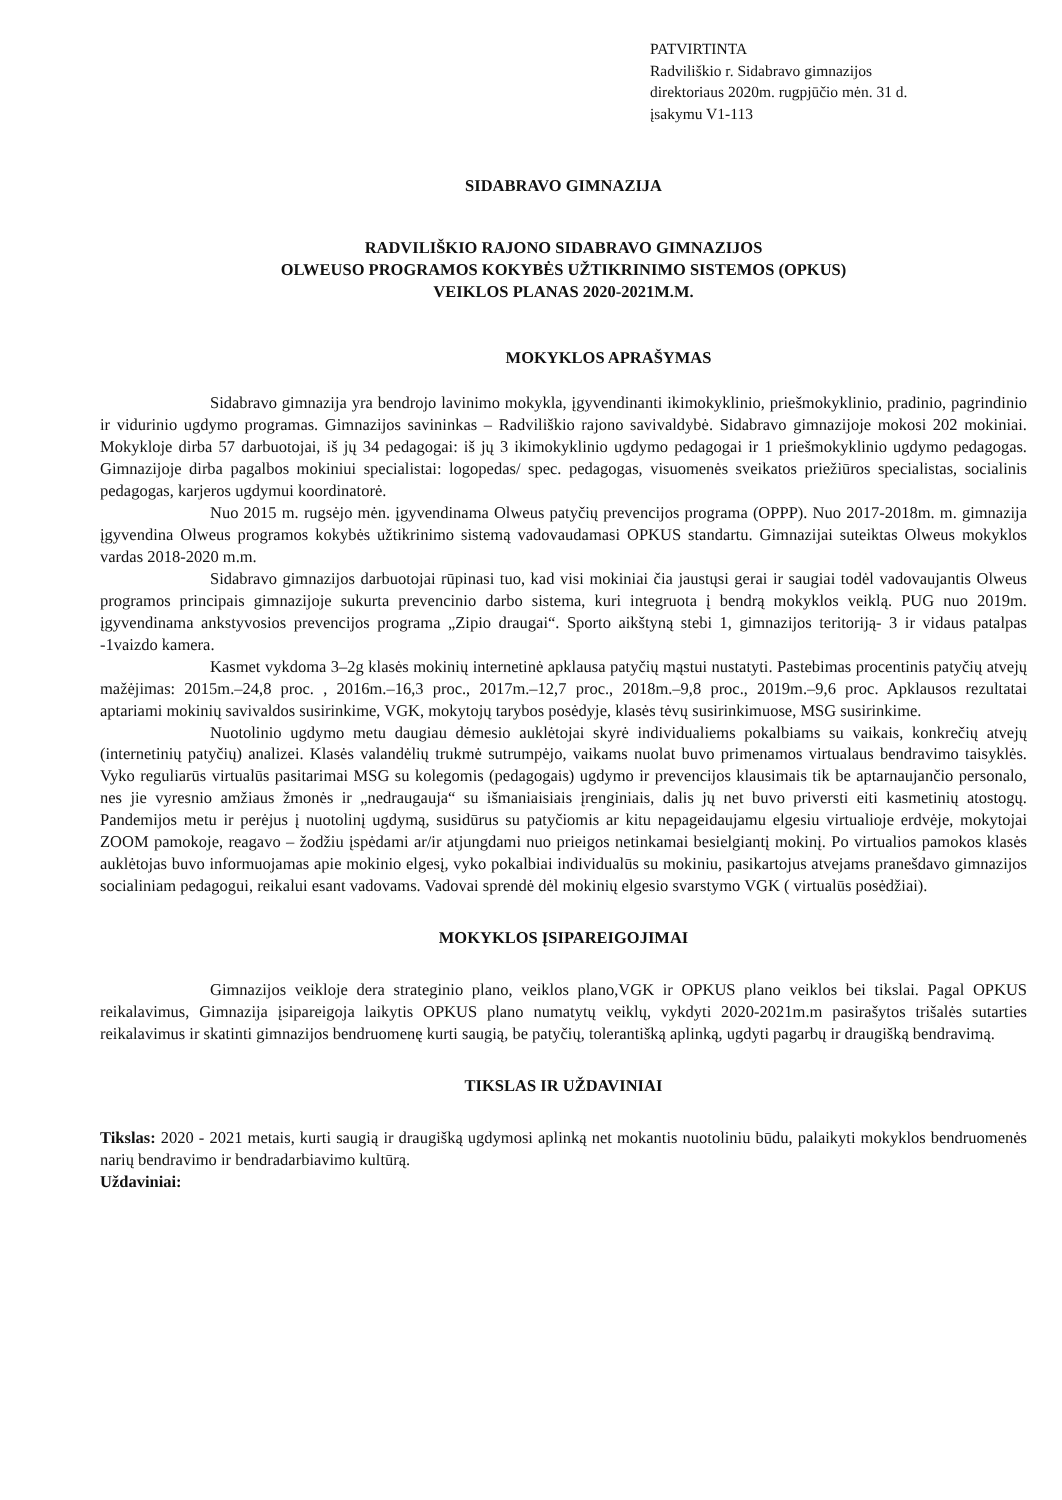PATVIRTINTA
Radviliškio r. Sidabravo gimnazijos
direktoriaus 2020m. rugpjūčio mėn. 31 d.
įsakymu V1-113
SIDABRAVO GIMNAZIJA
RADVILIŠKIO RAJONO SIDABRAVO GIMNAZIJOS
OLWEUSO PROGRAMOS KOKYBĖS UŽTIKRINIMO SISTEMOS (OPKUS)
VEIKLOS PLANAS 2020-2021M.M.
MOKYKLOS APRAŠYMAS
Sidabravo gimnazija yra bendrojo lavinimo mokykla, įgyvendinanti ikimokyklinio, priešmokyklinio, pradinio, pagrindinio ir vidurinio ugdymo programas. Gimnazijos savininkas – Radviliškio rajono savivaldybė. Sidabravo gimnazijoje mokosi 202 mokiniai. Mokykloje dirba 57 darbuotojai, iš jų 34 pedagogai: iš jų 3 ikimokyklinio ugdymo pedagogai ir 1 priešmokyklinio ugdymo pedagogas. Gimnazijoje dirba pagalbos mokiniui specialistai: logopedas/ spec. pedagogas, visuomenės sveikatos priežiūros specialistas, socialinis pedagogas, karjeros ugdymui koordinatorė.
Nuo 2015 m. rugsėjo mėn. įgyvendinama Olweus patyčių prevencijos programa (OPPP). Nuo 2017-2018m. m. gimnazija įgyvendina Olweus programos kokybės užtikrinimo sistemą vadovaudamasi OPKUS standartu. Gimnazijai suteiktas Olweus mokyklos vardas 2018-2020 m.m.
Sidabravo gimnazijos darbuotojai rūpinasi tuo, kad visi mokiniai čia jaustųsi gerai ir saugiai todėl vadovaujantis Olweus programos principais gimnazijoje sukurta prevencinio darbo sistema, kuri integruota į bendrą mokyklos veiklą. PUG nuo 2019m. įgyvendinama ankstyvosios prevencijos programa „Zipio draugai“. Sporto aikštyną stebi 1, gimnazijos teritoriją- 3 ir vidaus patalpas -1vaizdo kamera.
Kasmet vykdoma 3–2g klasės mokinių internetinė apklausa patyčių mąstui nustatyti. Pastebimas procentinis patyčių atvejų mažėjimas: 2015m.–24,8 proc. , 2016m.–16,3 proc., 2017m.–12,7 proc., 2018m.–9,8 proc., 2019m.–9,6 proc. Apklausos rezultatai aptariami mokinių savivaldos susirinkime, VGK, mokytojų tarybos posėdyje, klasės tėvų susirinkimuose, MSG susirinkime.
Nuotolinio ugdymo metu daugiau dėmesio auklėtojai skyrė individualiems pokalbiams su vaikais, konkrečių atvejų (internetinių patyčių) analizei. Klasės valandėlių trukmė sutrumpėjo, vaikams nuolat buvo primenamos virtualaus bendravimo taisyklės. Vyko reguliarūs virtualūs pasitarimai MSG su kolegomis (pedagogais) ugdymo ir prevencijos klausimais tik be aptarnaujančio personalo, nes jie vyresnio amžiaus žmonės ir „nedraugauja“ su išmaniaisiais įrenginiais, dalis jų net buvo priversti eiti kasmetinių atostogų. Pandemijos metu ir perėjus į nuotolinį ugdymą, susidūrus su patyčiomis ar kitu nepageidaujamu elgesiu virtualioje erdvėje, mokytojai ZOOM pamokoje, reagavo – žodžiu įspėdami ar/ir atjungdami nuo prieigos netinkamai besielgiantį mokinį. Po virtualios pamokos klasės auklėtojas buvo informuojamas apie mokinio elgesį, vyko pokalbiai individualūs su mokiniu, pasikartojus atvejams pranešdavo gimnazijos socialiniam pedagogui, reikalui esant vadovams. Vadovai sprendė dėl mokinių elgesio svarstymo VGK ( virtualūs posėdžiai).
MOKYKLOS ĮSIPAREIGOJIMAI
Gimnazijos veikloje dera strateginio plano, veiklos plano,VGK ir OPKUS plano veiklos bei tikslai. Pagal OPKUS reikalavimus, Gimnazija įsipareigoja laikytis OPKUS plano numatytų veiklų, vykdyti 2020-2021m.m pasirašytos trišalės sutarties reikalavimus ir skatinti gimnazijos bendruomenę kurti saugią, be patyčių, tolerantišką aplinką, ugdyti pagarbų ir draugišką bendravimą.
TIKSLAS IR UŽDAVINIAI
Tikslas: 2020 - 2021 metais, kurti saugią ir draugišką ugdymosi aplinką net mokantis nuotoliniu būdu, palaikyti mokyklos bendruomenės narių bendravimo ir bendradarbiavimo kultūrą.
Uždaviniai: